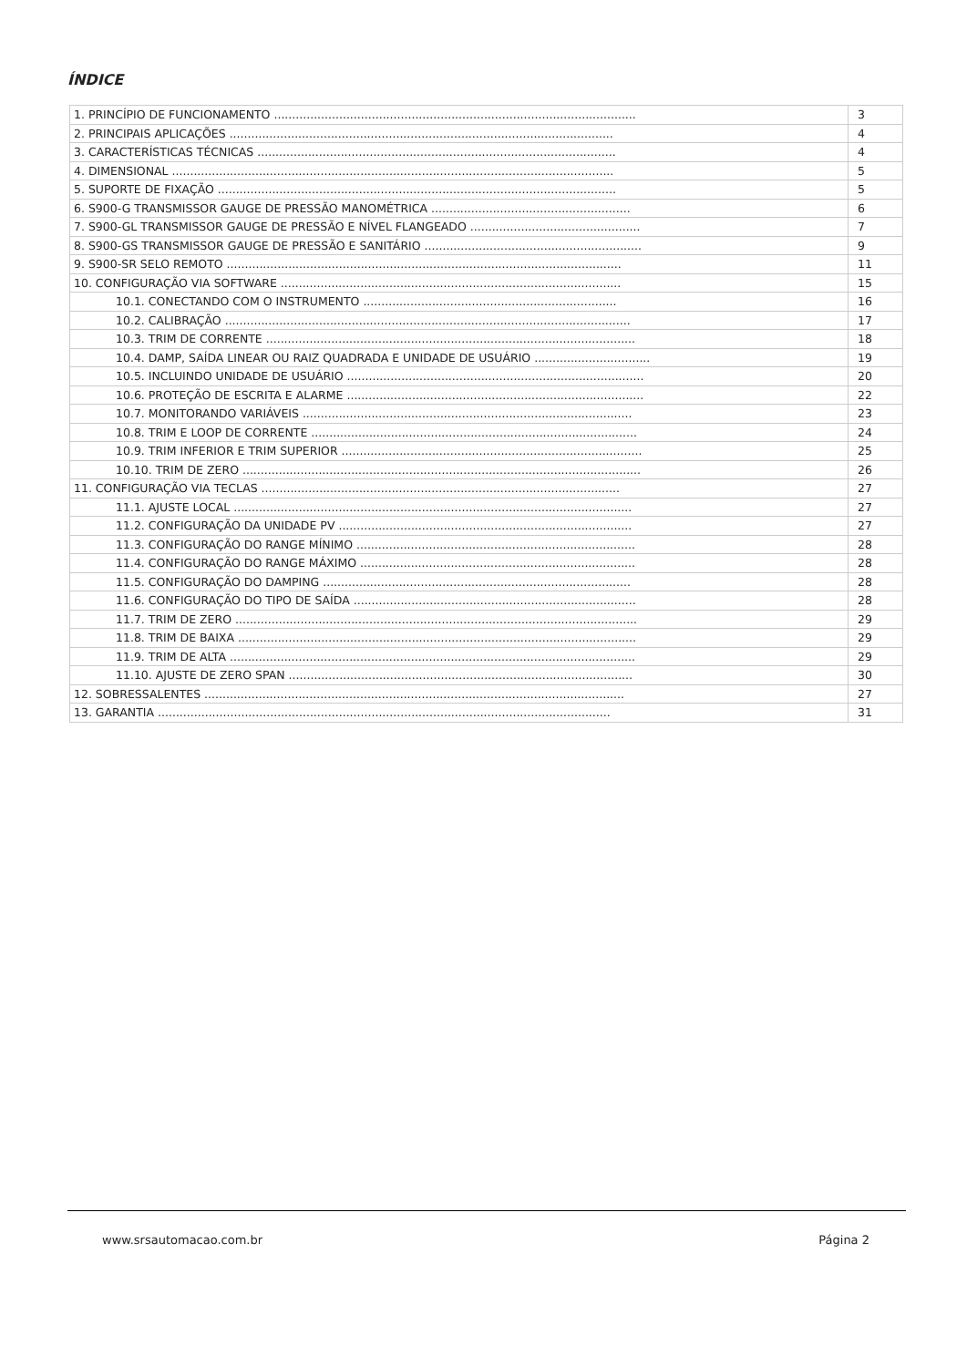ÍNDICE
| 1. PRINCÍPIO DE FUNCIONAMENTO .................................................................................................... | 3 |
| 2. PRINCIPAIS APLICAÇÕES .......................................................................................................... | 4 |
| 3. CARACTERÍSTICAS TÉCNICAS ................................................................................................... | 4 |
| 4. DIMENSIONAL .......................................................................................................................... | 5 |
| 5. SUPORTE DE FIXAÇÃO .............................................................................................................. | 5 |
| 6. S900-G TRANSMISSOR GAUGE DE PRESSÃO MANOMÉTRICA ....................................................... | 6 |
| 7. S900-GL TRANSMISSOR GAUGE DE PRESSÃO E NÍVEL FLANGEADO ............................................... | 7 |
| 8. S900-GS TRANSMISSOR GAUGE DE PRESSÃO E SANITÁRIO ............................................................ | 9 |
| 9. S900-SR SELO REMOTO ............................................................................................................. | 11 |
| 10. CONFIGURAÇÃO VIA SOFTWARE .............................................................................................. | 15 |
| 10.1. CONECTANDO COM O INSTRUMENTO ...................................................................... | 16 |
| 10.2. CALIBRAÇÃO ................................................................................................................ | 17 |
| 10.3. TRIM DE CORRENTE ...................................................................................................... | 18 |
| 10.4. DAMP, SAÍDA LINEAR OU RAIZ QUADRADA E UNIDADE DE USUÁRIO ................................ | 19 |
| 10.5. INCLUINDO UNIDADE DE USUÁRIO .................................................................................. | 20 |
| 10.6. PROTEÇÃO DE ESCRITA E ALARME .................................................................................. | 22 |
| 10.7. MONITORANDO VARIÁVEIS ........................................................................................... | 23 |
| 10.8. TRIM E LOOP DE CORRENTE .......................................................................................... | 24 |
| 10.9. TRIM INFERIOR E TRIM SUPERIOR ................................................................................... | 25 |
| 10.10. TRIM DE ZERO .............................................................................................................. | 26 |
| 11. CONFIGURAÇÃO VIA TECLAS ................................................................................................... | 27 |
| 11.1. AJUSTE LOCAL .............................................................................................................. | 27 |
| 11.2. CONFIGURAÇÃO DA UNIDADE PV ................................................................................. | 27 |
| 11.3. CONFIGURAÇÃO DO RANGE MÍNIMO ............................................................................. | 28 |
| 11.4. CONFIGURAÇÃO DO RANGE MÁXIMO ............................................................................ | 28 |
| 11.5. CONFIGURAÇÃO DO DAMPING ..................................................................................... | 28 |
| 11.6. CONFIGURAÇÃO DO TIPO DE SAÍDA .............................................................................. | 28 |
| 11.7. TRIM DE ZERO ............................................................................................................... | 29 |
| 11.8. TRIM DE BAIXA .............................................................................................................. | 29 |
| 11.9. TRIM DE ALTA ................................................................................................................ | 29 |
| 11.10. AJUSTE DE ZERO SPAN ............................................................................................... | 30 |
| 12. SOBRESSALENTES .................................................................................................................... | 27 |
| 13. GARANTIA ............................................................................................................................. | 31 |
www.srsautomacao.com.br Página 2